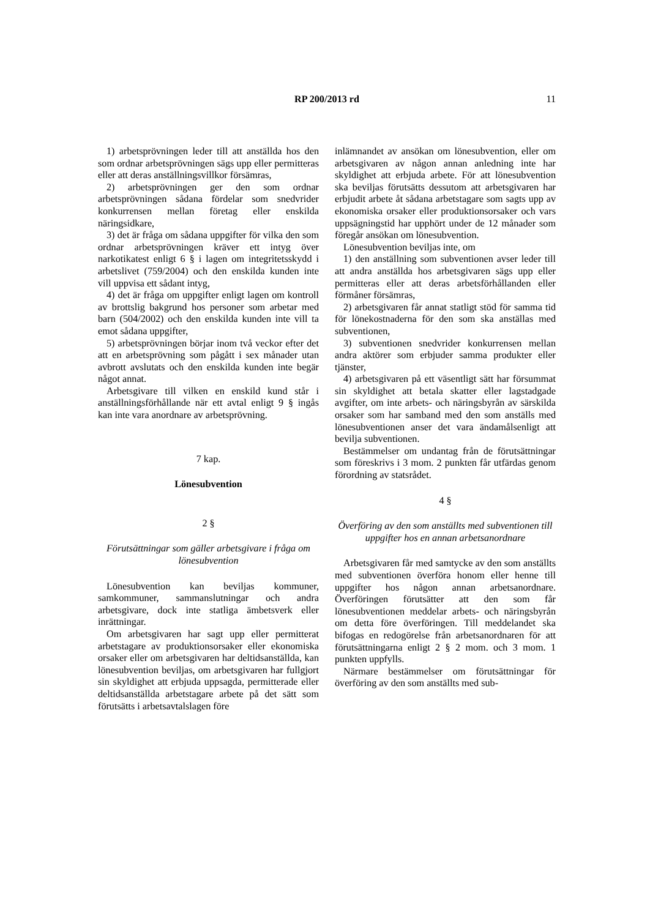RP 200/2013 rd
11
1) arbetsprövningen leder till att anställda hos den som ordnar arbetsprövningen sägs upp eller permitteras eller att deras anställningsvillkor försämras,
2) arbetsprövningen ger den som ordnar arbetsprövningen sådana fördelar som snedvrider konkurrensen mellan företag eller enskilda näringsidkare,
3) det är fråga om sådana uppgifter för vilka den som ordnar arbetsprövningen kräver ett intyg över narkotikatest enligt 6 § i lagen om integritetsskydd i arbetslivet (759/2004) och den enskilda kunden inte vill uppvisa ett sådant intyg,
4) det är fråga om uppgifter enligt lagen om kontroll av brottslig bakgrund hos personer som arbetar med barn (504/2002) och den enskilda kunden inte vill ta emot sådana uppgifter,
5) arbetsprövningen börjar inom två veckor efter det att en arbetsprövning som pågått i sex månader utan avbrott avslutats och den enskilda kunden inte begär något annat.
Arbetsgivare till vilken en enskild kund står i anställningsförhållande när ett avtal enligt 9 § ingås kan inte vara anordnare av arbetsprövning.
7 kap.
Lönesubvention
2 §
Förutsättningar som gäller arbetsgivare i fråga om lönesubvention
Lönesubvention kan beviljas kommuner, samkommuner, sammanslutningar och andra arbetsgivare, dock inte statliga ämbetsverk eller inrättningar.
Om arbetsgivaren har sagt upp eller permitterat arbetstagare av produktionsorsaker eller ekonomiska orsaker eller om arbetsgivaren har deltidsanställda, kan lönesubvention beviljas, om arbetsgivaren har fullgjort sin skyldighet att erbjuda uppsagda, permitterade eller deltidsanställda arbetstagare arbete på det sätt som förutsätts i arbetsavtalslagen före
inlämnandet av ansökan om lönesubvention, eller om arbetsgivaren av någon annan anledning inte har skyldighet att erbjuda arbete. För att lönesubvention ska beviljas förutsätts dessutom att arbetsgivaren har erbjudit arbete åt sådana arbetstagare som sagts upp av ekonomiska orsaker eller produktionsorsaker och vars uppsägningstid har upphört under de 12 månader som föregår ansökan om lönesubvention.
Lönesubvention beviljas inte, om
1) den anställning som subventionen avser leder till att andra anställda hos arbetsgivaren sägs upp eller permitteras eller att deras arbetsförhållanden eller förmåner försämras,
2) arbetsgivaren får annat statligt stöd för samma tid för lönekostnaderna för den som ska anställas med subventionen,
3) subventionen snedvrider konkurrensen mellan andra aktörer som erbjuder samma produkter eller tjänster,
4) arbetsgivaren på ett väsentligt sätt har försummat sin skyldighet att betala skatter eller lagstadgade avgifter, om inte arbets- och näringsbyrån av särskilda orsaker som har samband med den som anställs med lönesubventionen anser det vara ändamålsenligt att bevilja subventionen.
Bestämmelser om undantag från de förutsättningar som föreskrivs i 3 mom. 2 punkten får utfärdas genom förordning av statsrådet.
4 §
Överföring av den som anställts med subventionen till uppgifter hos en annan arbetsanordnare
Arbetsgivaren får med samtycke av den som anställts med subventionen överföra honom eller henne till uppgifter hos någon annan arbetsanordnare. Överföringen förutsätter att den som får lönesubventionen meddelar arbets- och näringsbyrån om detta före överföringen. Till meddelandet ska bifogas en redogörelse från arbetsanordnaren för att förutsättningarna enligt 2 § 2 mom. och 3 mom. 1 punkten uppfylls.
Närmare bestämmelser om förutsättningar för överföring av den som anställts med sub-